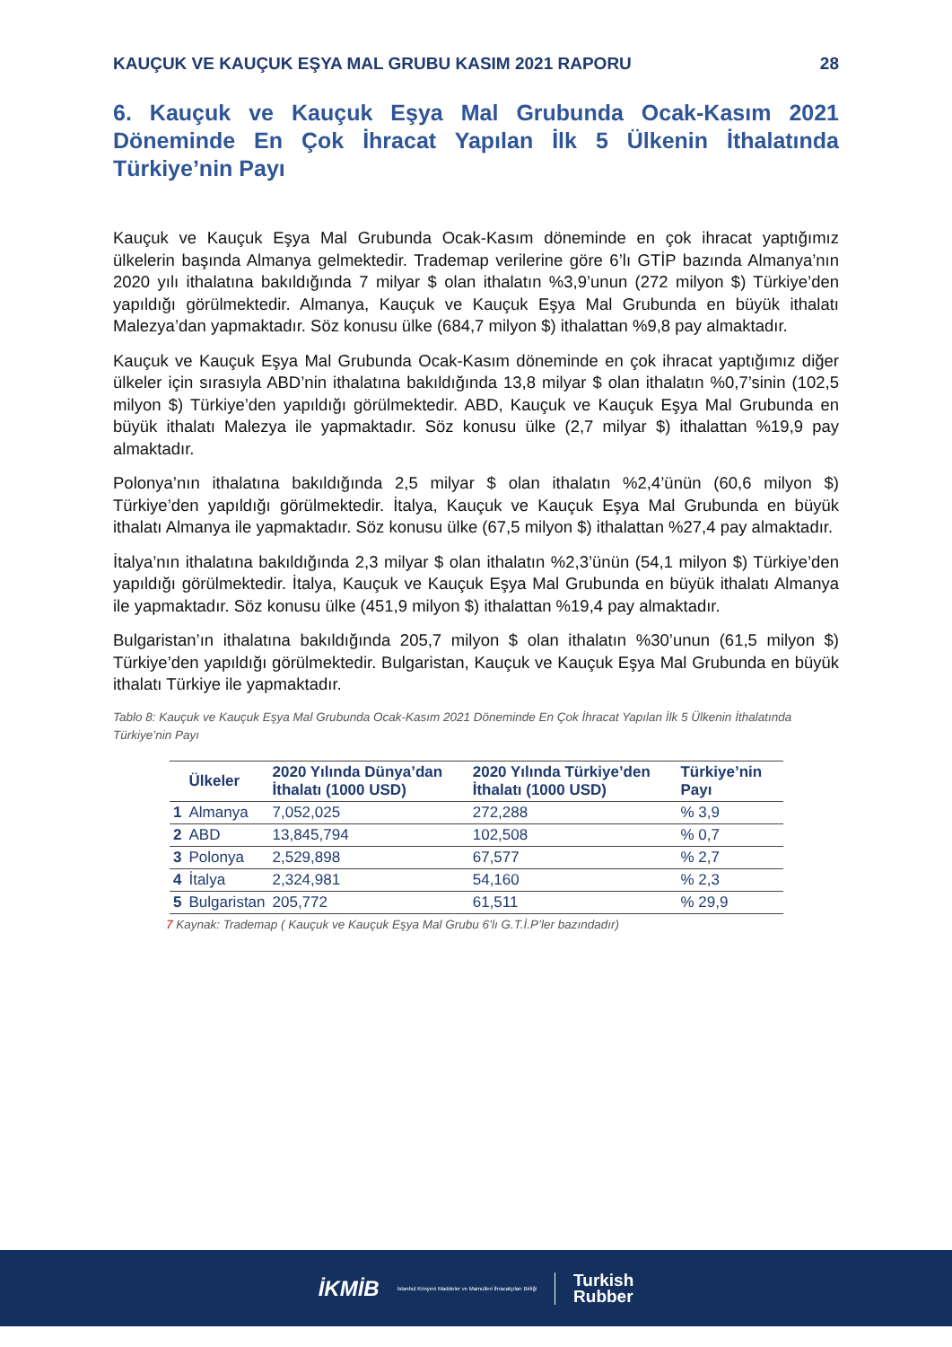KAUÇUK VE KAUÇUK EŞYA MAL GRUBU KASIM 2021 RAPORU 28
6. Kauçuk ve Kauçuk Eşya Mal Grubunda Ocak-Kasım 2021 Döneminde En Çok İhracat Yapılan İlk 5 Ülkenin İthalatında Türkiye’nin Payı
Kauçuk ve Kauçuk Eşya Mal Grubunda Ocak-Kasım döneminde en çok ihracat yaptığımız ülkelerin başında Almanya gelmektedir. Trademap verilerine göre 6’lı GTİP bazında Almanya’nın 2020 yılı ithalatına bakıldığında 7 milyar $ olan ithalatın %3,9’unun (272 milyon $) Türkiye’den yapıldığı görülmektedir. Almanya, Kauçuk ve Kauçuk Eşya Mal Grubunda en büyük ithalatı Malezya’dan yapmaktadır. Söz konusu ülke (684,7 milyon $) ithalattan %9,8 pay almaktadır.
Kauçuk ve Kauçuk Eşya Mal Grubunda Ocak-Kasım döneminde en çok ihracat yaptığımız diğer ülkeler için sırasıyla ABD’nin ithalatına bakıldığında 13,8 milyar $ olan ithalatın %0,7’sinin (102,5 milyon $) Türkiye’den yapıldığı görülmektedir. ABD, Kauçuk ve Kauçuk Eşya Mal Grubunda en büyük ithalatı Malezya ile yapmaktadır. Söz konusu ülke (2,7 milyar $) ithalattan %19,9 pay almaktadır.
Polonya’nın ithalatına bakıldığında 2,5 milyar $ olan ithalatın %2,4’ünün (60,6 milyon $) Türkiye’den yapıldığı görülmektedir. İtalya, Kauçuk ve Kauçuk Eşya Mal Grubunda en büyük ithalatı Almanya ile yapmaktadır. Söz konusu ülke (67,5 milyon $) ithalattan %27,4 pay almaktadır.
İtalya’nın ithalatına bakıldığında 2,3 milyar $ olan ithalatın %2,3’ünün (54,1 milyon $) Türkiye’den yapıldığı görülmektedir. İtalya, Kauçuk ve Kauçuk Eşya Mal Grubunda en büyük ithalatı Almanya ile yapmaktadır. Söz konusu ülke (451,9 milyon $) ithalattan %19,4 pay almaktadır.
Bulgaristan’ın ithalatına bakıldığında 205,7 milyon $ olan ithalatın %30’unun (61,5 milyon $) Türkiye’den yapıldığı görülmektedir. Bulgaristan, Kauçuk ve Kauçuk Eşya Mal Grubunda en büyük ithalatı Türkiye ile yapmaktadır.
Tablo 8: Kauçuk ve Kauçuk Eşya Mal Grubunda Ocak-Kasım 2021 Döneminde En Çok İhracat Yapılan İlk 5 Ülkenin İthalatında Türkiye’nin Payı
| | Ülkeler | 2020 Yılında Dünya’dan İthalatı (1000 USD) | 2020 Yılında Türkiye’den İthalatı (1000 USD) | Türkiye’nin Payı |
| --- | --- | --- | --- | --- |
| 1 | Almanya | 7,052,025 | 272,288 | % 3,9 |
| 2 | ABD | 13,845,794 | 102,508 | % 0,7 |
| 3 | Polonya | 2,529,898 | 67,577 | % 2,7 |
| 4 | İtalya | 2,324,981 | 54,160 | % 2,3 |
| 5 | Bulgaristan | 205,772 | 61,511 | % 29,9 |
7 Kaynak: Trademap ( Kauçuk ve Kauçuk Eşya Mal Grubu 6’lı G.T.İ.P’ler bazındadır)
İKMİB İstanbul Kimyevi Maddeler ve Mamulleri İhracatçıları Birliği Turkish
Rubber